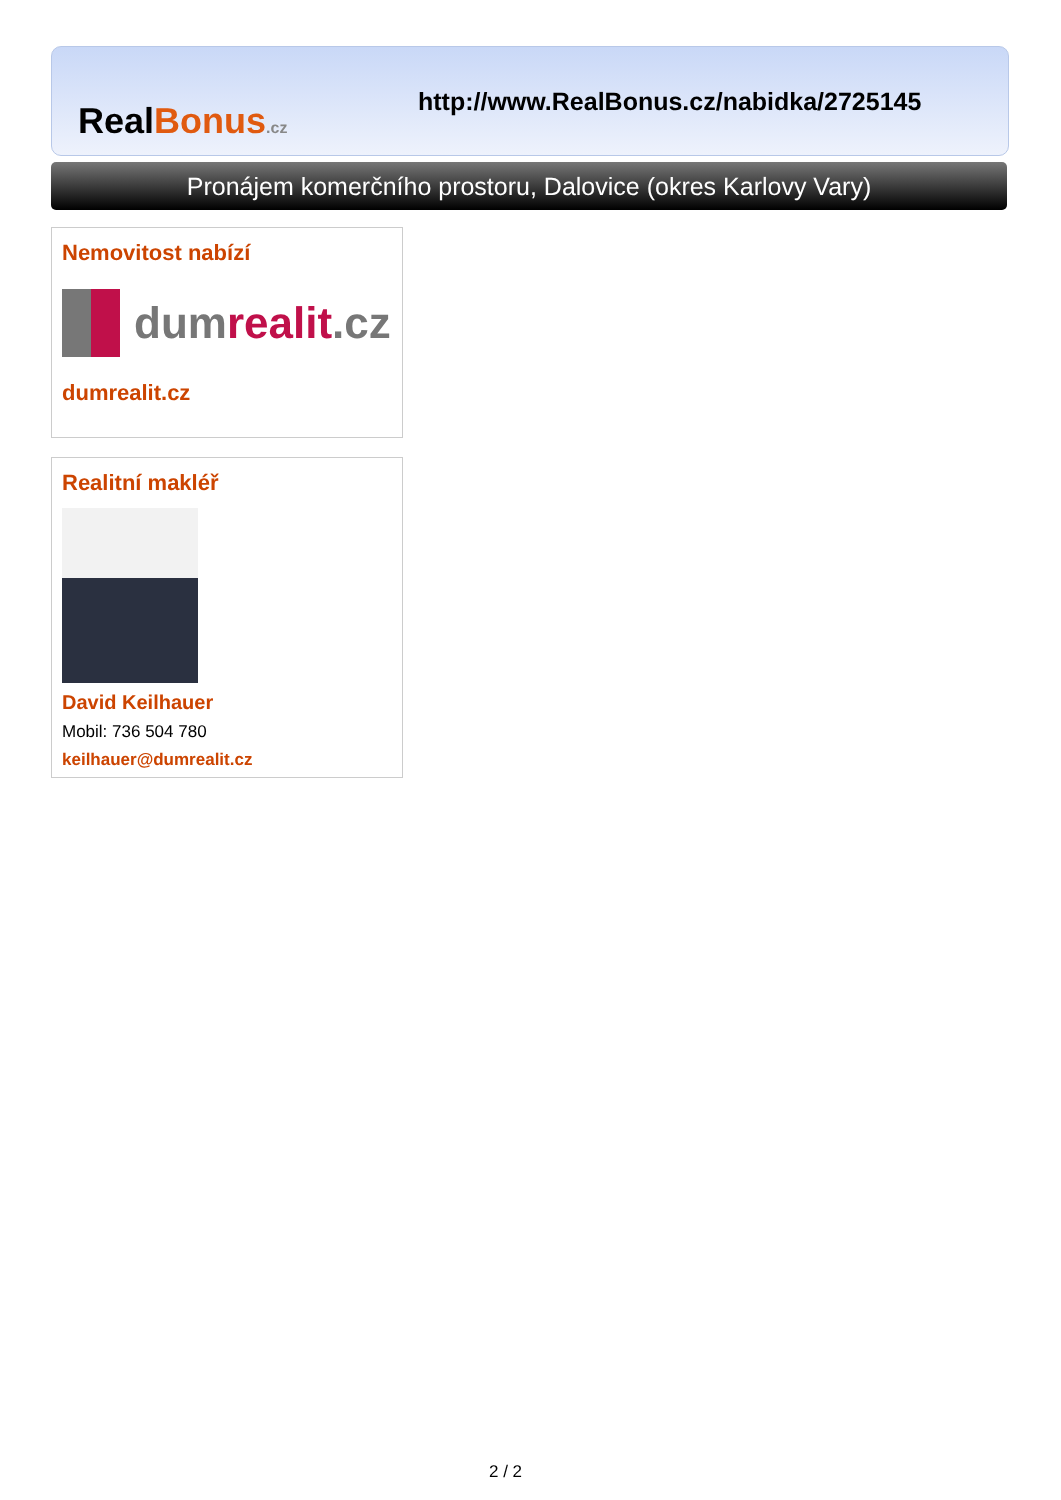Real Bonus.cz
http://www.RealBonus.cz/nabidka/2725145
Pronájem komerčního prostoru, Dalovice (okres Karlovy Vary)
Nemovitost nabízí
dumrealit.cz
dumrealit.cz
Realitní makléř
David Keilhauer
Mobil: 736 504 780
keilhauer@dumrealit.cz
2 / 2